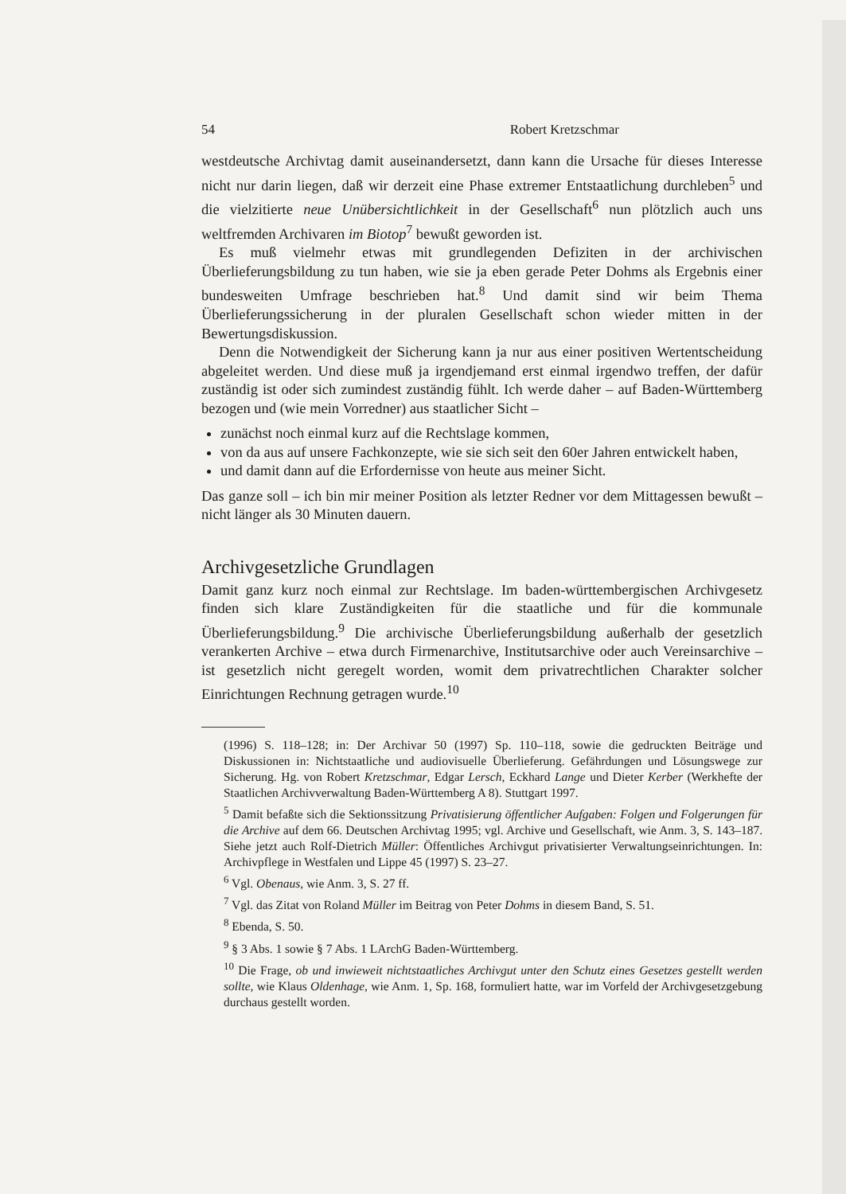54 Robert Kretzschmar
westdeutsche Archivtag damit auseinandersetzt, dann kann die Ursache für dieses Interesse nicht nur darin liegen, daß wir derzeit eine Phase extremer Entstaatlichung durchleben<sup>5</sup> und die vielzitierte neue Unübersichtlichkeit in der Gesellschaft<sup>6</sup> nun plötzlich auch uns weltfremden Archivaren im Biotop<sup>7</sup> bewußt geworden ist.
Es muß vielmehr etwas mit grundlegenden Defiziten in der archivischen Überlieferungsbildung zu tun haben, wie sie ja eben gerade Peter Dohms als Ergebnis einer bundesweiten Umfrage beschrieben hat.<sup>8</sup> Und damit sind wir beim Thema Überlieferungssicherung in der pluralen Gesellschaft schon wieder mitten in der Bewertungsdiskussion.
Denn die Notwendigkeit der Sicherung kann ja nur aus einer positiven Wertentscheidung abgeleitet werden. Und diese muß ja irgendjemand erst einmal irgendwo treffen, der dafür zuständig ist oder sich zumindest zuständig fühlt. Ich werde daher – auf Baden-Württemberg bezogen und (wie mein Vorredner) aus staatlicher Sicht –
zunächst noch einmal kurz auf die Rechtslage kommen,
von da aus auf unsere Fachkonzepte, wie sie sich seit den 60er Jahren entwickelt haben,
und damit dann auf die Erfordernisse von heute aus meiner Sicht.
Das ganze soll – ich bin mir meiner Position als letzter Redner vor dem Mittagessen bewußt – nicht länger als 30 Minuten dauern.
Archivgesetzliche Grundlagen
Damit ganz kurz noch einmal zur Rechtslage. Im baden-württembergischen Archivgesetz finden sich klare Zuständigkeiten für die staatliche und für die kommunale Überlieferungsbildung.<sup>9</sup> Die archivische Überlieferungsbildung außerhalb der gesetzlich verankerten Archive – etwa durch Firmenarchive, Institutsarchive oder auch Vereinsarchive – ist gesetzlich nicht geregelt worden, womit dem privatrechtlichen Charakter solcher Einrichtungen Rechnung getragen wurde.<sup>10</sup>
(1996) S. 118–128; in: Der Archivar 50 (1997) Sp. 110–118, sowie die gedruckten Beiträge und Diskussionen in: Nichtstaatliche und audiovisuelle Überlieferung. Gefährdungen und Lösungswege zur Sicherung. Hg. von Robert Kretzschmar, Edgar Lersch, Eckhard Lange und Dieter Kerber (Werkhefte der Staatlichen Archivverwaltung Baden-Württemberg A 8). Stuttgart 1997.
<sup>5</sup> Damit befaßte sich die Sektionssitzung Privatisierung öffentlicher Aufgaben: Folgen und Folgerungen für die Archive auf dem 66. Deutschen Archivtag 1995; vgl. Archive und Gesellschaft, wie Anm. 3, S. 143–187. Siehe jetzt auch Rolf-Dietrich Müller: Öffentliches Archivgut privatisierter Verwaltungseinrichtungen. In: Archivpflege in Westfalen und Lippe 45 (1997) S. 23–27.
<sup>6</sup> Vgl. Obenaus, wie Anm. 3, S. 27 ff.
<sup>7</sup> Vgl. das Zitat von Roland Müller im Beitrag von Peter Dohms in diesem Band, S. 51.
<sup>8</sup> Ebenda, S. 50.
<sup>9</sup> § 3 Abs. 1 sowie § 7 Abs. 1 LArchG Baden-Württemberg.
<sup>10</sup> Die Frage, ob und inwieweit nichtstaatliches Archivgut unter den Schutz eines Gesetzes gestellt werden sollte, wie Klaus Oldenhage, wie Anm. 1, Sp. 168, formuliert hatte, war im Vorfeld der Archivgesetzgebung durchaus gestellt worden.